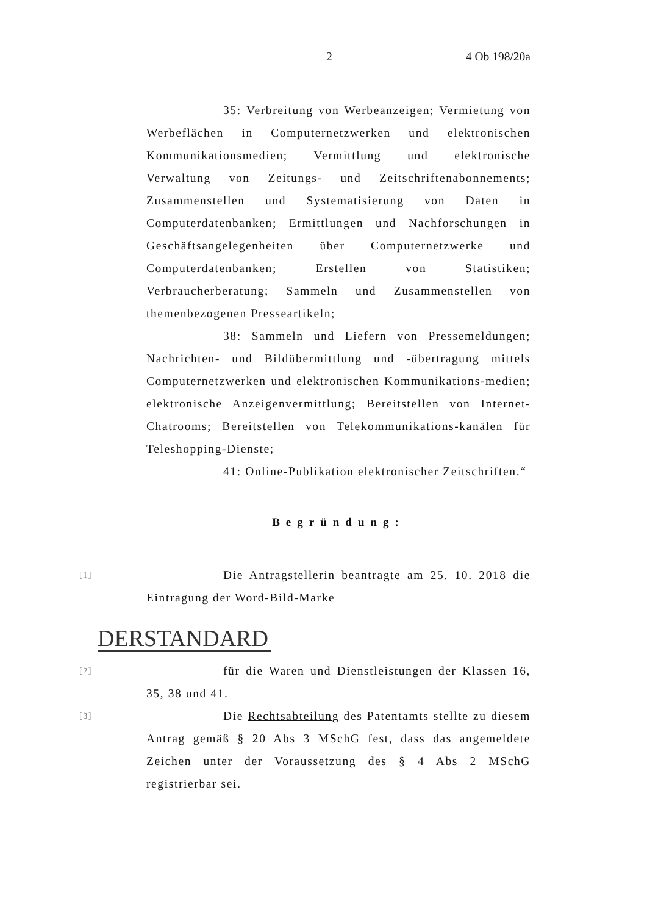2 4 Ob 198/20a
35: Verbreitung von Werbeanzeigen; Vermietung von Werbeflächen in Computernetzwerken und elektronischen Kommunikationsmedien; Vermittlung und elektronische Verwaltung von Zeitungs- und Zeitschriftenabonnements; Zusammenstellen und Systematisierung von Daten in Computerdatenbanken; Ermittlungen und Nachforschungen in Geschäftsangelegenheiten über Computernetzwerke und Computerdatenbanken; Erstellen von Statistiken; Verbraucherberatung; Sammeln und Zusammenstellen von themenbezogenen Presseartikeln;
38: Sammeln und Liefern von Pressemeldungen; Nachrichten- und Bildübermittlung und -übertragung mittels Computernetzwerken und elektronischen Kommunikations-medien; elektronische Anzeigenvermittlung; Bereitstellen von Internet-Chatrooms; Bereitstellen von Telekommunikations-kanälen für Teleshopping-Dienste;
41: Online-Publikation elektronischer Zeitschriften.“
Begründung:
[1]
Die Antragstellerin beantragte am 25. 10. 2018 die Eintragung der Word-Bild-Marke
DERSTANDARD
[2]
für die Waren und Dienstleistungen der Klassen 16, 35, 38 und 41.
[3]
Die Rechtsabteilung des Patentamts stellte zu diesem Antrag gemäß § 20 Abs 3 MSchG fest, dass das angemeldete Zeichen unter der Voraussetzung des § 4 Abs 2 MSchG registrierbar sei.